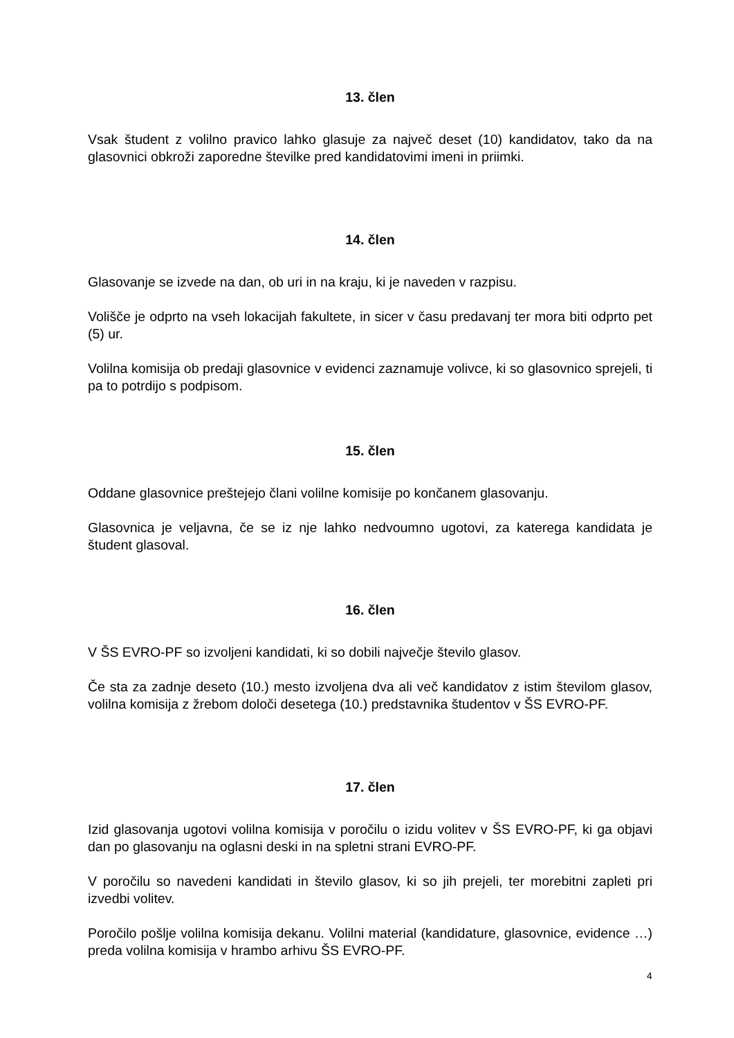13. člen
Vsak študent z volilno pravico lahko glasuje za največ deset (10) kandidatov, tako da na glasovnici obkroži zaporedne številke pred kandidatovimi imeni in priimki.
14. člen
Glasovanje se izvede na dan, ob uri in na kraju, ki je naveden v razpisu.
Volišče je odprto na vseh lokacijah fakultete, in sicer v času predavanj ter mora biti odprto pet (5) ur.
Volilna komisija ob predaji glasovnice v evidenci zaznamuje volivce, ki so glasovnico sprejeli, ti pa to potrdijo s podpisom.
15. člen
Oddane glasovnice preštejejo člani volilne komisije po končanem glasovanju.
Glasovnica je veljavna, če se iz nje lahko nedvoumno ugotovi, za katerega kandidata je študent glasoval.
16. člen
V ŠS EVRO-PF so izvoljeni kandidati, ki so dobili največje število glasov.
Če sta za zadnje deseto (10.) mesto izvoljena dva ali več kandidatov z istim številom glasov, volilna komisija z žrebom določi desetega (10.) predstavnika študentov v ŠS EVRO-PF.
17. člen
Izid glasovanja ugotovi volilna komisija v poročilu o izidu volitev v ŠS EVRO-PF, ki ga objavi dan po glasovanju na oglasni deski in na spletni strani EVRO-PF.
V poročilu so navedeni kandidati in število glasov, ki so jih prejeli, ter morebitni zapleti pri izvedbi volitev.
Poročilo pošlje volilna komisija dekanu. Volilni material (kandidature, glasovnice, evidence …) preda volilna komisija v hrambo arhivu ŠS EVRO-PF.
4